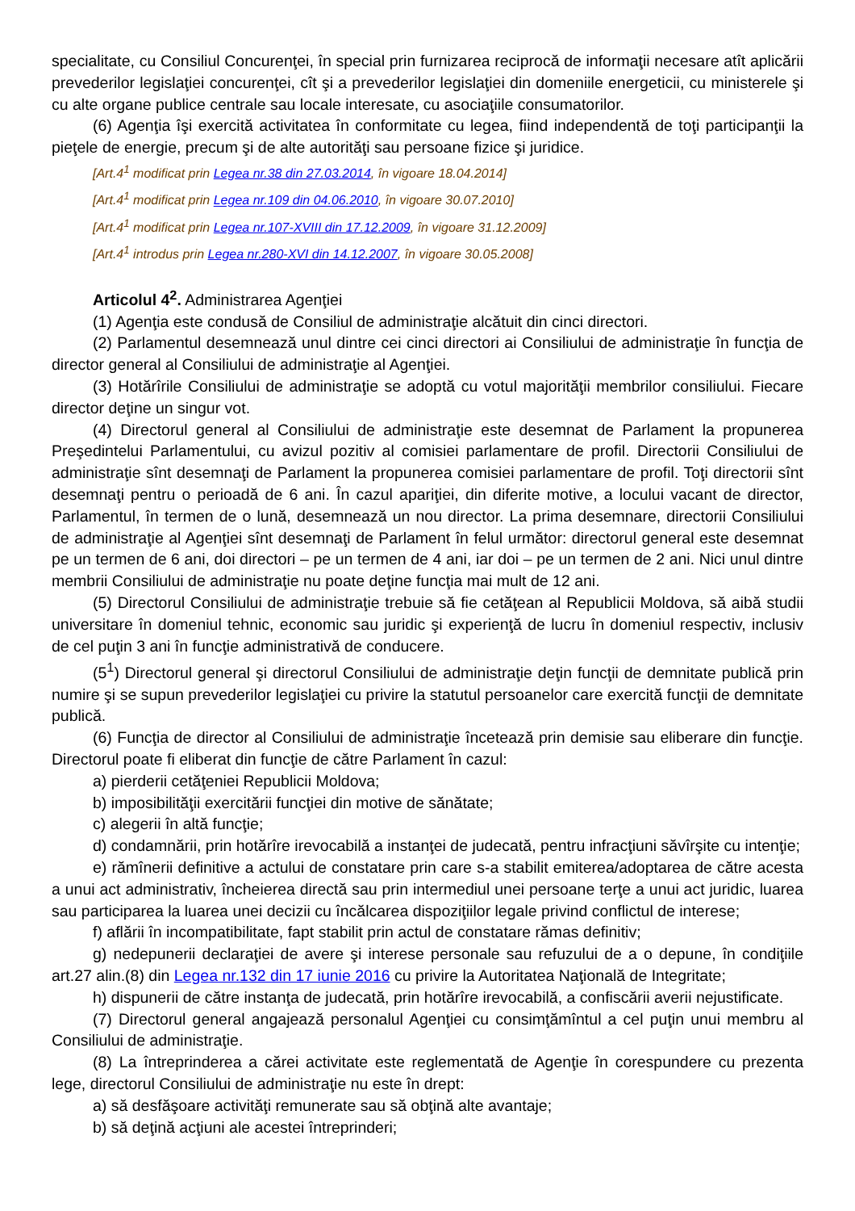specialitate, cu Consiliul Concurenţei, în special prin furnizarea reciprocă de informaţii necesare atît aplicării prevederilor legislaţiei concurenţei, cît şi a prevederilor legislaţiei din domeniile energeticii, cu ministerele şi cu alte organe publice centrale sau locale interesate, cu asociaţiile consumatorilor.
(6) Agenţia îşi exercită activitatea în conformitate cu legea, fiind independentă de toţi participanţii la pieţele de energie, precum şi de alte autorităţi sau persoane fizice şi juridice.
[Art.4<sup>1</sup> modificat prin Legea nr.38 din 27.03.2014, în vigoare 18.04.2014]
[Art.4<sup>1</sup> modificat prin Legea nr.109 din 04.06.2010, în vigoare 30.07.2010]
[Art.4<sup>1</sup> modificat prin Legea nr.107-XVIII din 17.12.2009, în vigoare 31.12.2009]
[Art.4<sup>1</sup> introdus prin Legea nr.280-XVI din 14.12.2007, în vigoare 30.05.2008]
Articolul 4<sup>2</sup>. Administrarea Agenţiei
(1) Agenţia este condusă de Consiliul de administraţie alcătuit din cinci directori.
(2) Parlamentul desemnează unul dintre cei cinci directori ai Consiliului de administraţie în funcţia de director general al Consiliului de administraţie al Agenţiei.
(3) Hotărîrile Consiliului de administraţie se adoptă cu votul majorităţii membrilor consiliului. Fiecare director deţine un singur vot.
(4) Directorul general al Consiliului de administraţie este desemnat de Parlament la propunerea Preşedintelui Parlamentului, cu avizul pozitiv al comisiei parlamentare de profil. Directorii Consiliului de administraţie sînt desemnaţi de Parlament la propunerea comisiei parlamentare de profil. Toţi directorii sînt desemnaţi pentru o perioadă de 6 ani. În cazul apariţiei, din diferite motive, a locului vacant de director, Parlamentul, în termen de o lună, desemnează un nou director. La prima desemnare, directorii Consiliului de administraţie al Agenţiei sînt desemnaţi de Parlament în felul următor: directorul general este desemnat pe un termen de 6 ani, doi directori – pe un termen de 4 ani, iar doi – pe un termen de 2 ani. Nici unul dintre membrii Consiliului de administraţie nu poate deţine funcţia mai mult de 12 ani.
(5) Directorul Consiliului de administraţie trebuie să fie cetăţean al Republicii Moldova, să aibă studii universitare în domeniul tehnic, economic sau juridic şi experienţă de lucru în domeniul respectiv, inclusiv de cel puţin 3 ani în funcţie administrativă de conducere.
(5<sup>1</sup>) Directorul general şi directorul Consiliului de administraţie deţin funcţii de demnitate publică prin numire şi se supun prevederilor legislaţiei cu privire la statutul persoanelor care exercită funcţii de demnitate publică.
(6) Funcţia de director al Consiliului de administraţie încetează prin demisie sau eliberare din funcţie. Directorul poate fi eliberat din funcţie de către Parlament în cazul:
a) pierderii cetăţeniei Republicii Moldova;
b) imposibilităţii exercitării funcţiei din motive de sănătate;
c) alegerii în altă funcţie;
d) condamnării, prin hotărîre irevocabilă a instanţei de judecată, pentru infracţiuni săvîrşite cu intenţie;
e) rămînerii definitive a actului de constatare prin care s-a stabilit emiterea/adoptarea de către acesta a unui act administrativ, încheierea directă sau prin intermediul unei persoane terţe a unui act juridic, luarea sau participarea la luarea unei decizii cu încălcarea dispoziţiilor legale privind conflictul de interese;
f) aflării în incompatibilitate, fapt stabilit prin actul de constatare rămas definitiv;
g) nedepunerii declaraţiei de avere şi interese personale sau refuzului de a o depune, în condiţiile art.27 alin.(8) din Legea nr.132 din 17 iunie 2016 cu privire la Autoritatea Naţională de Integritate;
h) dispunerii de către instanţa de judecată, prin hotărîre irevocabilă, a confiscării averii nejustificate.
(7) Directorul general angajează personalul Agenţiei cu consimţămîntul a cel puţin unui membru al Consiliului de administraţie.
(8) La întreprinderea a cărei activitate este reglementată de Agenţie în corespundere cu prezenta lege, directorul Consiliului de administraţie nu este în drept:
a) să desfăşoare activităţi remunerate sau să obţină alte avantaje;
b) să deţină acţiuni ale acestei întreprinderi;